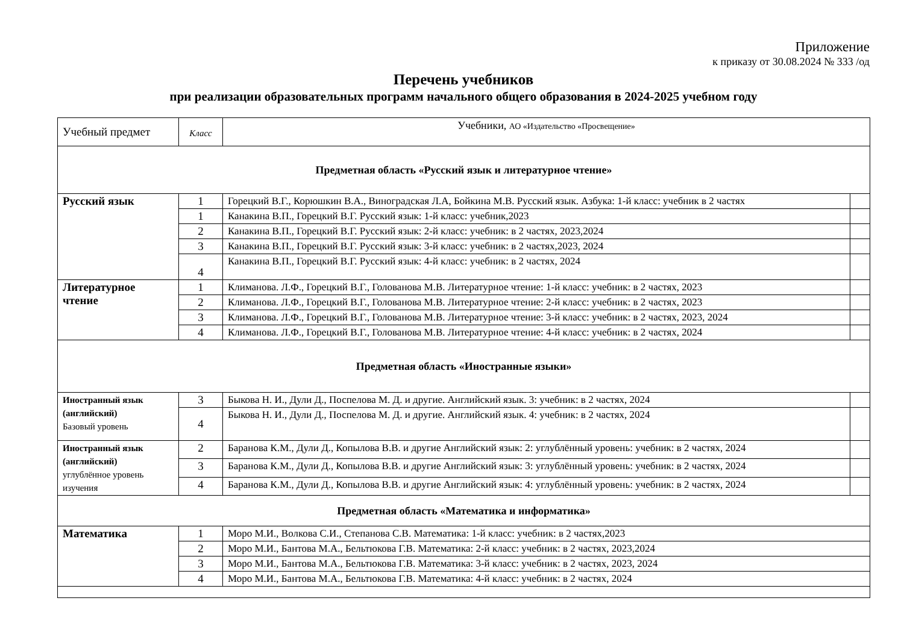Приложение
к приказу от 30.08.2024 № 333 /од
Перечень учебников
при реализации образовательных программ начального общего образования в 2024-2025 учебном году
| Учебный предмет | Класс | Учебники, АО «Издательство «Просвещение» | |
| Предметная область «Русский язык и литературное чтение» | | | |
| Русский язык | 1 | Горецкий В.Г., Корюшкин В.А., Виноградская Л.А, Бойкина М.В. Русский язык. Азбука: 1-й класс: учебник в 2 частях | |
| | 1 | Канакина В.П., Горецкий В.Г. Русский язык: 1-й класс: учебник,2023 | |
| | 2 | Канакина В.П., Горецкий В.Г. Русский язык: 2-й класс: учебник: в 2 частях, 2023,2024 | |
| | 3 | Канакина В.П., Горецкий В.Г. Русский язык: 3-й класс: учебник: в 2 частях,2023, 2024 | |
| | 4 | Канакина В.П., Горецкий В.Г. Русский язык: 4-й класс: учебник: в 2 частях, 2024 | |
| Литературное чтение | 1 | Климанова. Л.Ф., Горецкий В.Г., Голованова М.В. Литературное чтение: 1-й класс: учебник: в 2 частях, 2023 | |
| | 2 | Климанова. Л.Ф., Горецкий В.Г., Голованова М.В. Литературное чтение: 2-й класс: учебник: в 2 частях, 2023 | |
| | 3 | Климанова. Л.Ф., Горецкий В.Г., Голованова М.В. Литературное чтение: 3-й класс: учебник: в 2 частях, 2023, 2024 | |
| | 4 | Климанова. Л.Ф., Горецкий В.Г., Голованова М.В. Литературное чтение: 4-й класс: учебник: в 2 частях, 2024 | |
| Предметная область «Иностранные языки» | | | |
| Иностранный язык (английский) Базовый уровень | 3 | Быкова Н. И., Дули Д., Поспелова М. Д. и другие. Английский язык. 3: учебник: в 2 частях, 2024 | |
| | 4 | Быкова Н. И., Дули Д., Поспелова М. Д. и другие. Английский язык. 4: учебник: в 2 частях, 2024 | |
| Иностранный язык (английский) углублённое уровень изучения | 2 | Баранова К.М., Дули Д., Копылова В.В. и другие Английский язык: 2: углублённый уровень: учебник: в 2 частях, 2024 | |
| | 3 | Баранова К.М., Дули Д., Копылова В.В. и другие Английский язык: 3: углублённый уровень: учебник: в 2 частях, 2024 | |
| | 4 | Баранова К.М., Дули Д., Копылова В.В. и другие Английский язык: 4: углублённый уровень: учебник: в 2 частях, 2024 | |
| Предметная область «Математика и информатика» | | | |
| Математика | 1 | Моро М.И., Волкова С.И., Степанова С.В. Математика: 1-й класс: учебник: в 2 частях,2023 | |
| | 2 | Моро М.И., Бантова М.А., Бельтюкова Г.В. Математика: 2-й класс: учебник: в 2 частях, 2023,2024 | |
| | 3 | Моро М.И., Бантова М.А., Бельтюкова Г.В. Математика: 3-й класс: учебник: в 2 частях, 2023, 2024 | |
| | 4 | Моро М.И., Бантова М.А., Бельтюкова Г.В. Математика: 4-й класс: учебник: в 2 частях, 2024 | |